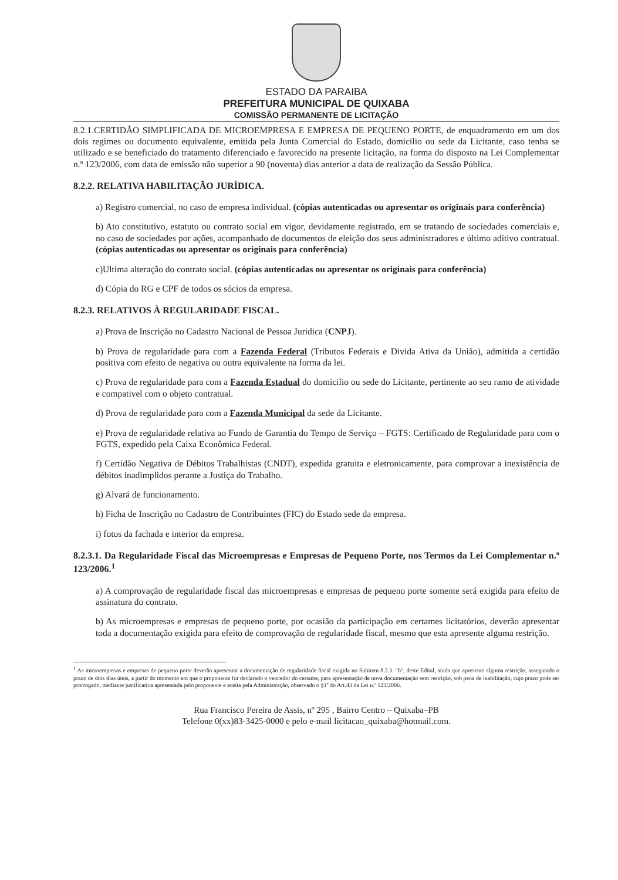ESTADO DA PARAIBA
PREFEITURA MUNICIPAL DE QUIXABA
COMISSÃO PERMANENTE DE LICITAÇÃO
8.2.1.CERTIDÃO SIMPLIFICADA DE MICROEMPRESA E EMPRESA DE PEQUENO PORTE, de enquadramento em um dos dois regimes ou documento equivalente, emitida pela Junta Comercial do Estado, domicilio ou sede da Licitante, caso tenha se utilizado e se beneficiado do tratamento diferenciado e favorecido na presente licitação, na forma do disposto na Lei Complementar n.º 123/2006, com data de emissão não superior a 90 (noventa) dias anterior a data de realização da Sessão Pública.
8.2.2. RELATIVA HABILITAÇÃO JURÍDICA.
a) Registro comercial, no caso de empresa individual. (cópias autenticadas ou apresentar os originais para conferência)
b) Ato constitutivo, estatuto ou contrato social em vigor, devidamente registrado, em se tratando de sociedades comerciais e, no caso de sociedades por ações, acompanhado de documentos de eleição dos seus administradores e último aditivo contratual. (cópias autenticadas ou apresentar os originais para conferência)
c)Ultima alteração do contrato social. (cópias autenticadas ou apresentar os originais para conferência)
d) Cópia do RG e CPF de todos os sócios da empresa.
8.2.3. RELATIVOS À REGULARIDADE FISCAL.
a) Prova de Inscrição no Cadastro Nacional de Pessoa Juridica (CNPJ).
b) Prova de regularidade para com a Fazenda Federal (Tributos Federais e Divida Ativa da União), admitida a certidão positiva com efeito de negativa ou outra equivalente na forma da lei.
c) Prova de regularidade para com a Fazenda Estadual do domicilio ou sede do Licitante, pertinente ao seu ramo de atividade e compativel com o objeto contratual.
d) Prova de regularidade para com a Fazenda Municipal da sede da Licitante.
e) Prova de regularidade relativa ao Fundo de Garantia do Tempo de Serviço – FGTS: Certificado de Regularidade para com o FGTS, expedido pela Caixa Econômica Federal.
f) Certidão Negativa de Débitos Trabalhistas (CNDT), expedida gratuita e eletronicamente, para comprovar a inexistência de débitos inadimplidos perante a Justiça do Trabalho.
g) Alvará de funcionamento.
h) Ficha de Inscrição no Cadastro de Contribuintes (FIC) do Estado sede da empresa.
i) fotos da fachada e interior da empresa.
8.2.3.1. Da Regularidade Fiscal das Microempresas e Empresas de Pequeno Porte, nos Termos da Lei Complementar n.º 123/2006.<sup>1</sup>
a) A comprovação de regularidade fiscal das microempresas e empresas de pequeno porte somente será exigida para efeito de assinatura do contrato.
b) As microempresas e empresas de pequeno porte, por ocasião da participação em certames licitatórios, deverão apresentar toda a documentação exigida para efeito de comprovação de regularidade fiscal, mesmo que esta apresente alguma restrição.
<sup>1</sup> As microempresas e empresas de pequeno porte deverão apresentar a documentação de regularidade fiscal exigida no Subitem 8.2.3. "b", deste Edital, ainda que apresente alguma restrição, assegurado o prazo de dois dias úteis, a partir do momento em que o proponente for declarado o vencedor do certame, para apresentação de nova documentação sem restrição, sob pena de inabilitação, cujo prazo pode ser prorrogado, mediante justificativa apresentada pelo proponente e aceita pela Administração, observado o §1º do Art.43 da Lei n.º 123/2006.
Rua Francisco Pereira de Assis, nº 295 , Bairro Centro – Quixaba–PB
Telefone 0(xx)83-3425-0000 e pelo e-mail licitacao_quixaba@hotmail.com.